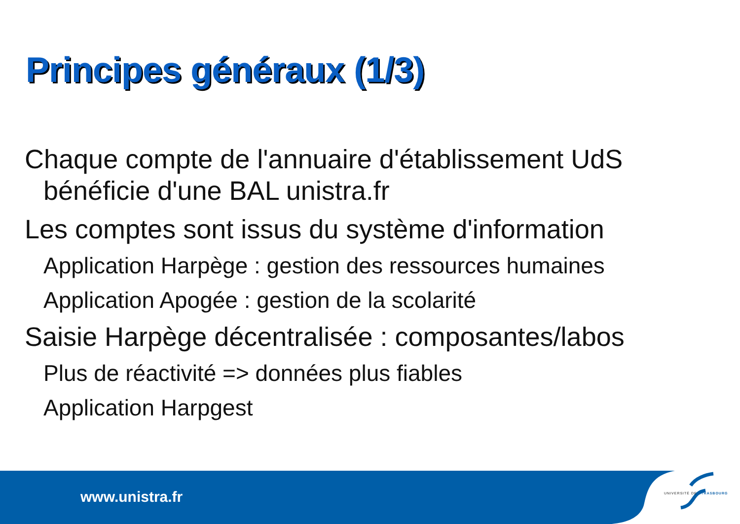Principes généraux (1/3)
Chaque compte de l'annuaire d'établissement UdS bénéficie d'une BAL unistra.fr
Les comptes sont issus du système d'information
Application Harpège : gestion des ressources humaines
Application Apogée : gestion de la scolarité
Saisie Harpège décentralisée : composantes/labos
Plus de réactivité => données plus fiables
Application Harpgest
www.unistra.fr UNIVERSITÉ DE STRASBOURG